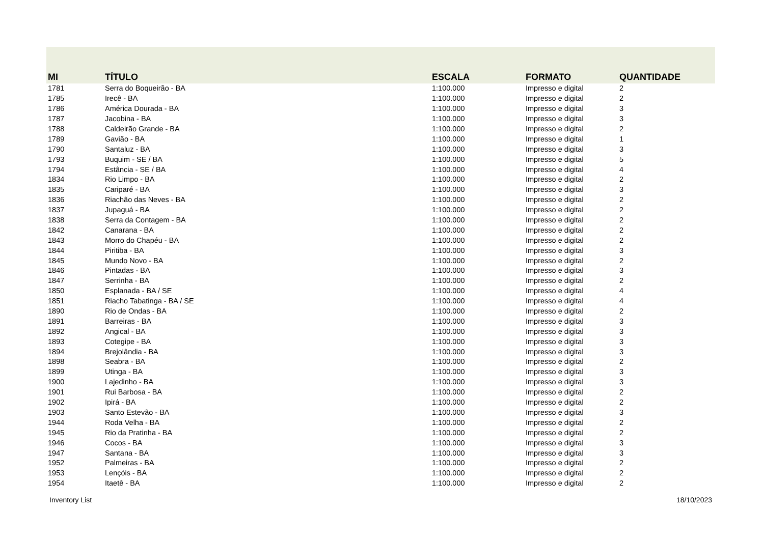| MI | TÍTULO | ESCALA | FORMATO | QUANTIDADE |
| --- | --- | --- | --- | --- |
| 1781 | Serra do Boqueirão - BA | 1:100.000 | Impresso e digital | 2 |
| 1785 | Irecê - BA | 1:100.000 | Impresso e digital | 2 |
| 1786 | América Dourada - BA | 1:100.000 | Impresso e digital | 3 |
| 1787 | Jacobina - BA | 1:100.000 | Impresso e digital | 3 |
| 1788 | Caldeirão Grande - BA | 1:100.000 | Impresso e digital | 2 |
| 1789 | Gavião - BA | 1:100.000 | Impresso e digital | 1 |
| 1790 | Santaluz - BA | 1:100.000 | Impresso e digital | 3 |
| 1793 | Buquim - SE / BA | 1:100.000 | Impresso e digital | 5 |
| 1794 | Estância - SE / BA | 1:100.000 | Impresso e digital | 4 |
| 1834 | Rio Limpo - BA | 1:100.000 | Impresso e digital | 2 |
| 1835 | Cariparé - BA | 1:100.000 | Impresso e digital | 3 |
| 1836 | Riachão das Neves - BA | 1:100.000 | Impresso e digital | 2 |
| 1837 | Jupaguá - BA | 1:100.000 | Impresso e digital | 2 |
| 1838 | Serra da Contagem - BA | 1:100.000 | Impresso e digital | 2 |
| 1842 | Canarana - BA | 1:100.000 | Impresso e digital | 2 |
| 1843 | Morro do Chapéu - BA | 1:100.000 | Impresso e digital | 2 |
| 1844 | Piritiba - BA | 1:100.000 | Impresso e digital | 3 |
| 1845 | Mundo Novo - BA | 1:100.000 | Impresso e digital | 2 |
| 1846 | Pintadas - BA | 1:100.000 | Impresso e digital | 3 |
| 1847 | Serrinha - BA | 1:100.000 | Impresso e digital | 2 |
| 1850 | Esplanada - BA / SE | 1:100.000 | Impresso e digital | 4 |
| 1851 | Riacho Tabatinga - BA / SE | 1:100.000 | Impresso e digital | 4 |
| 1890 | Rio de Ondas - BA | 1:100.000 | Impresso e digital | 2 |
| 1891 | Barreiras - BA | 1:100.000 | Impresso e digital | 3 |
| 1892 | Angical - BA | 1:100.000 | Impresso e digital | 3 |
| 1893 | Cotegipe - BA | 1:100.000 | Impresso e digital | 3 |
| 1894 | Brejolândia - BA | 1:100.000 | Impresso e digital | 3 |
| 1898 | Seabra - BA | 1:100.000 | Impresso e digital | 2 |
| 1899 | Utinga - BA | 1:100.000 | Impresso e digital | 3 |
| 1900 | Lajedinho - BA | 1:100.000 | Impresso e digital | 3 |
| 1901 | Rui Barbosa - BA | 1:100.000 | Impresso e digital | 2 |
| 1902 | Ipirá - BA | 1:100.000 | Impresso e digital | 2 |
| 1903 | Santo Estevão - BA | 1:100.000 | Impresso e digital | 3 |
| 1944 | Roda Velha - BA | 1:100.000 | Impresso e digital | 2 |
| 1945 | Rio da Pratinha - BA | 1:100.000 | Impresso e digital | 2 |
| 1946 | Cocos - BA | 1:100.000 | Impresso e digital | 3 |
| 1947 | Santana - BA | 1:100.000 | Impresso e digital | 3 |
| 1952 | Palmeiras - BA | 1:100.000 | Impresso e digital | 2 |
| 1953 | Lençóis - BA | 1:100.000 | Impresso e digital | 2 |
| 1954 | Itaetê - BA | 1:100.000 | Impresso e digital | 2 |
Inventory List 18/10/2023